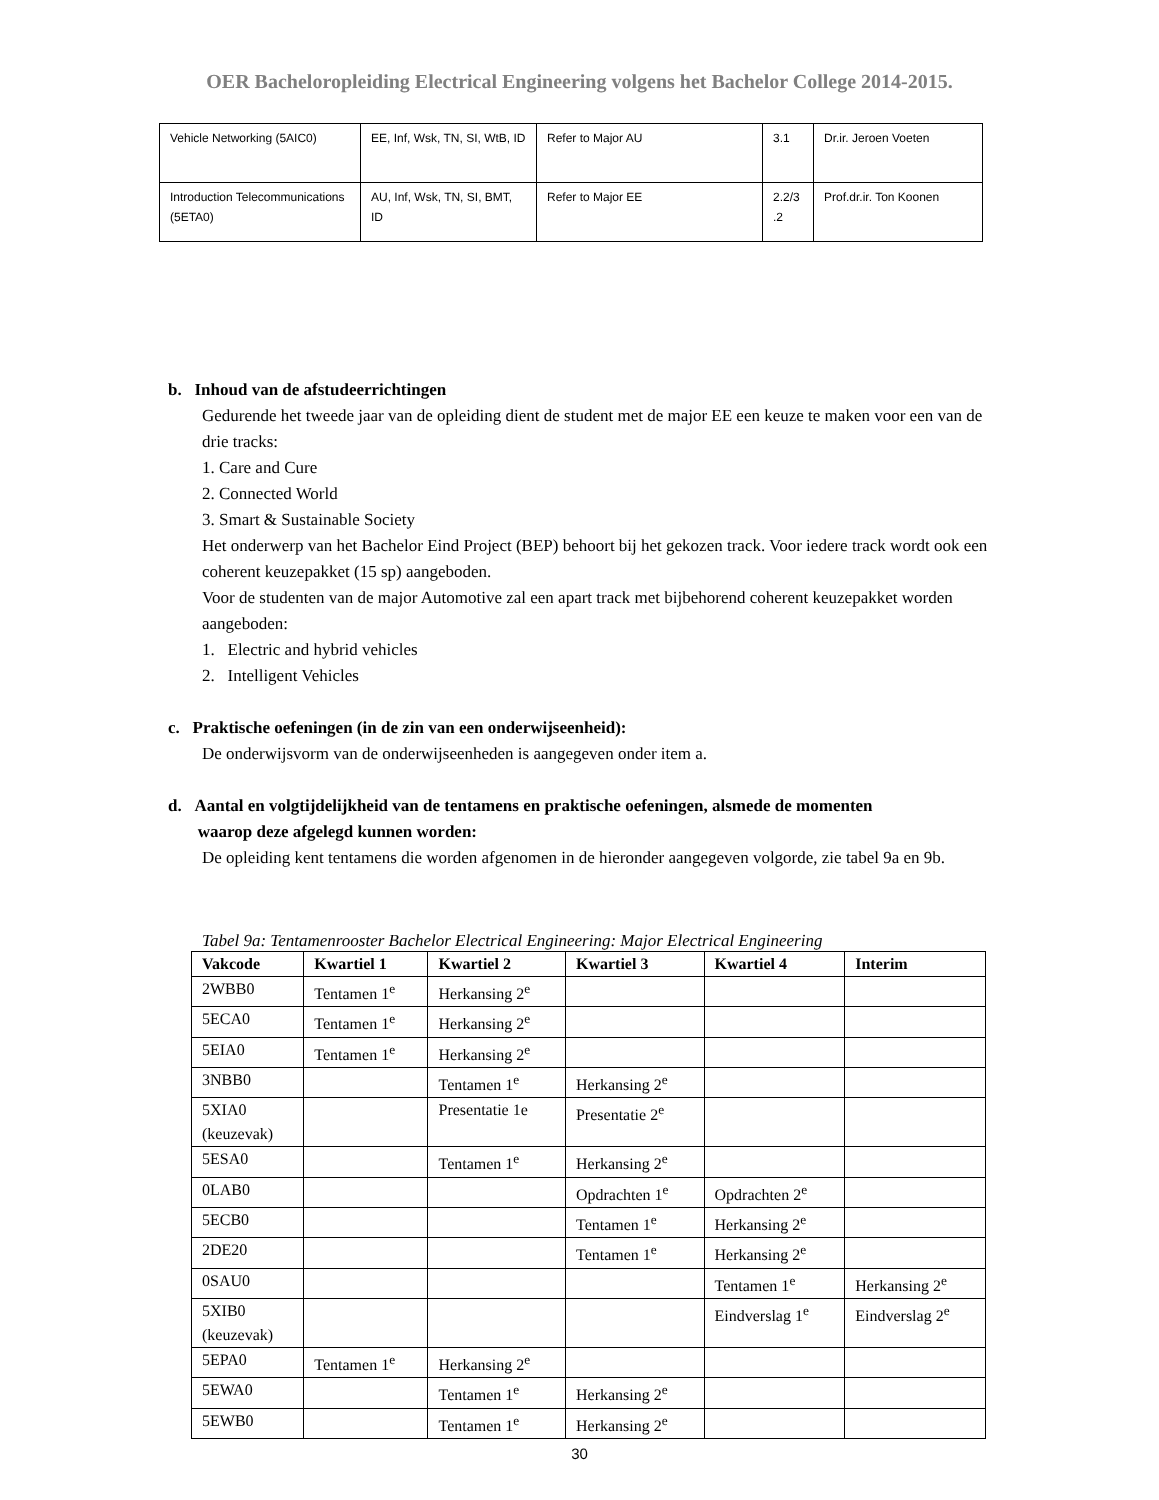OER Bacheloropleiding Electrical Engineering volgens het Bachelor College 2014-2015.
| Vehicle Networking (5AIC0) | EE, Inf, Wsk, TN, SI, WtB, ID | Refer to Major AU | 3.1 | Dr.ir. Jeroen Voeten |
| Introduction Telecommunications (5ETA0) | AU, Inf, Wsk, TN, SI, BMT, ID | Refer to Major EE | 2.2/3 .2 | Prof.dr.ir. Ton Koonen |
b. Inhoud van de afstudeerrichtingen
Gedurende het tweede jaar van de opleiding dient de student met de major EE een keuze te maken voor een van de drie tracks:
1. Care and Cure
2. Connected World
3. Smart & Sustainable Society
Het onderwerp van het Bachelor Eind Project (BEP) behoort bij het gekozen track. Voor iedere track wordt ook een coherent keuzepakket (15 sp) aangeboden.
Voor de studenten van de major Automotive zal een apart track met bijbehorend coherent keuzepakket worden aangeboden:
1. Electric and hybrid vehicles
2. Intelligent Vehicles
c. Praktische oefeningen (in de zin van een onderwijseenheid):
De onderwijsvorm van de onderwijseenheden is aangegeven onder item a.
d. Aantal en volgtijdelijkheid van de tentamens en praktische oefeningen, alsmede de momenten
waarop deze afgelegd kunnen worden:
De opleiding kent tentamens die worden afgenomen in de hieronder aangegeven volgorde, zie tabel 9a en 9b.
Tabel 9a: Tentamenrooster Bachelor Electrical Engineering: Major Electrical Engineering
| Vakcode | Kwartiel 1 | Kwartiel 2 | Kwartiel 3 | Kwartiel 4 | Interim |
| --- | --- | --- | --- | --- | --- |
| 2WBB0 | Tentamen 1<sup>e</sup> | Herkansing 2<sup>e</sup> | | | |
| 5ECA0 | Tentamen 1<sup>e</sup> | Herkansing 2<sup>e</sup> | | | |
| 5EIA0 | Tentamen 1<sup>e</sup> | Herkansing 2<sup>e</sup> | | | |
| 3NBB0 | | Tentamen 1<sup>e</sup> | Herkansing 2<sup>e</sup> | | |
| 5XIA0 (keuzevak) | | Presentatie 1e | Presentatie 2<sup>e</sup> | | |
| 5ESA0 | | Tentamen 1<sup>e</sup> | Herkansing 2<sup>e</sup> | | |
| 0LAB0 | | | Opdrachten 1<sup>e</sup> | Opdrachten 2<sup>e</sup> | |
| 5ECB0 | | | Tentamen 1<sup>e</sup> | Herkansing 2<sup>e</sup> | |
| 2DE20 | | | Tentamen 1<sup>e</sup> | Herkansing 2<sup>e</sup> | |
| 0SAU0 | | | | Tentamen 1<sup>e</sup> | Herkansing 2<sup>e</sup> |
| 5XIB0 (keuzevak) | | | | Eindverslag 1<sup>e</sup> | Eindverslag 2<sup>e</sup> |
| 5EPA0 | Tentamen 1<sup>e</sup> | Herkansing 2<sup>e</sup> | | | |
| 5EWA0 | | Tentamen 1<sup>e</sup> | Herkansing 2<sup>e</sup> | | |
| 5EWB0 | | Tentamen 1<sup>e</sup> | Herkansing 2<sup>e</sup> | | |
30